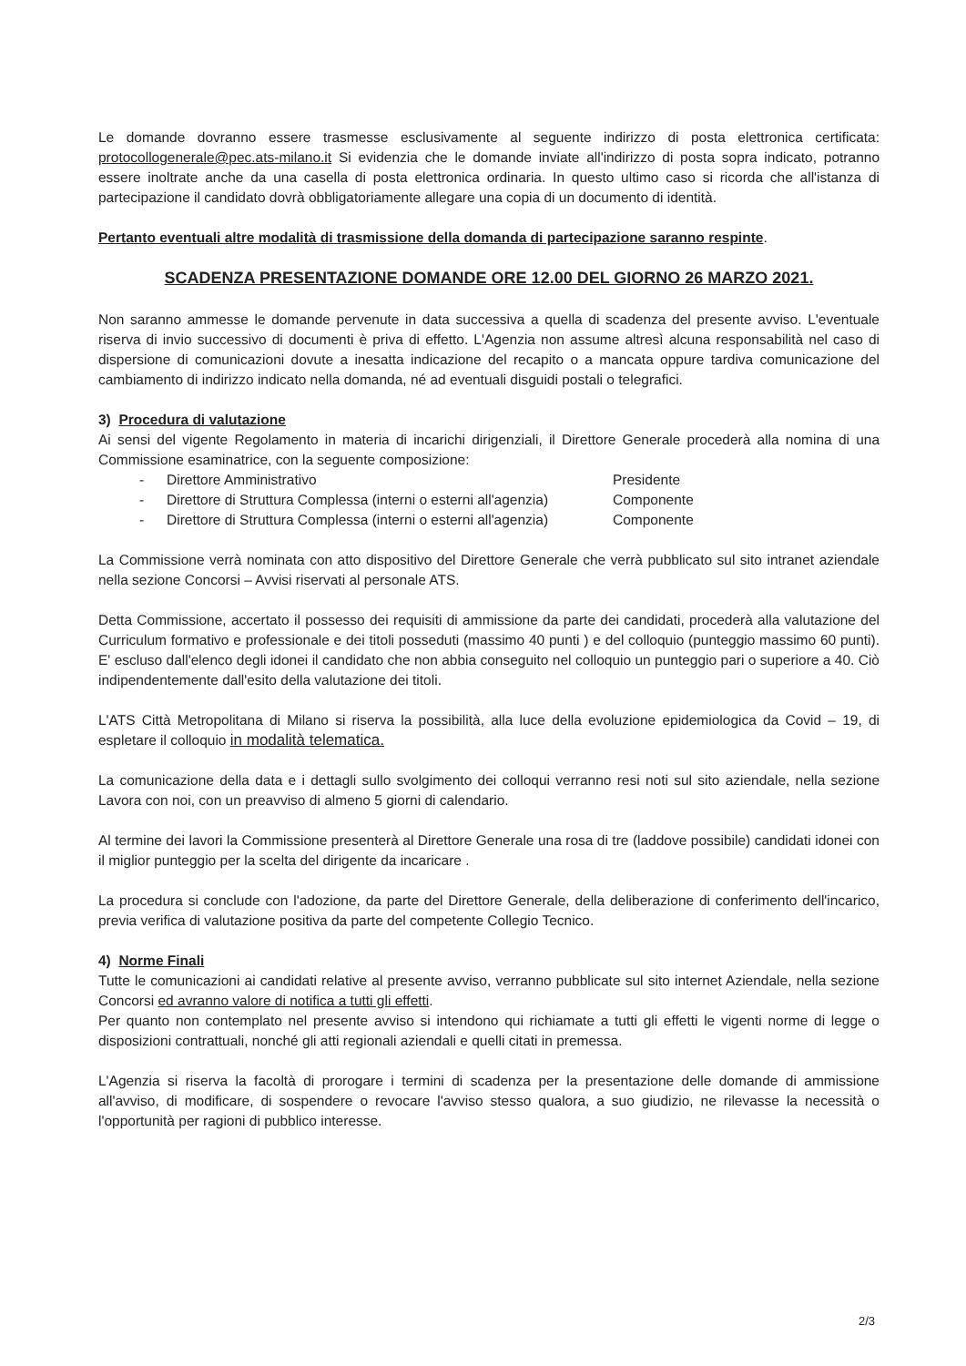Le domande dovranno essere trasmesse esclusivamente al seguente indirizzo di posta elettronica certificata: protocollogenerale@pec.ats-milano.it Si evidenzia che le domande inviate all'indirizzo di posta sopra indicato, potranno essere inoltrate anche da una casella di posta elettronica ordinaria. In questo ultimo caso si ricorda che all'istanza di partecipazione il candidato dovrà obbligatoriamente allegare una copia di un documento di identità.
Pertanto eventuali altre modalità di trasmissione della domanda di partecipazione saranno respinte.
SCADENZA PRESENTAZIONE DOMANDE ORE 12.00 DEL GIORNO 26 MARZO 2021.
Non saranno ammesse le domande pervenute in data successiva a quella di scadenza del presente avviso. L'eventuale riserva di invio successivo di documenti è priva di effetto. L'Agenzia non assume altresì alcuna responsabilità nel caso di dispersione di comunicazioni dovute a inesatta indicazione del recapito o a mancata oppure tardiva comunicazione del cambiamento di indirizzo indicato nella domanda, né ad eventuali disguidi postali o telegrafici.
3) Procedura di valutazione
Ai sensi del vigente Regolamento in materia di incarichi dirigenziali, il Direttore Generale procederà alla nomina di una Commissione esaminatrice, con la seguente composizione:
- Direttore Amministrativo Presidente
- Direttore di Struttura Complessa (interni o esterni all'agenzia) Componente
- Direttore di Struttura Complessa (interni o esterni all'agenzia) Componente
La Commissione verrà nominata con atto dispositivo del Direttore Generale che verrà pubblicato sul sito intranet aziendale nella sezione Concorsi – Avvisi riservati al personale ATS.
Detta Commissione, accertato il possesso dei requisiti di ammissione da parte dei candidati, procederà alla valutazione del Curriculum formativo e professionale e dei titoli posseduti (massimo 40 punti ) e del colloquio (punteggio massimo 60 punti). E' escluso dall'elenco degli idonei il candidato che non abbia conseguito nel colloquio un punteggio pari o superiore a 40. Ciò indipendentemente dall'esito della valutazione dei titoli.
L'ATS Città Metropolitana di Milano si riserva la possibilità, alla luce della evoluzione epidemiologica da Covid – 19, di espletare il colloquio in modalità telematica.
La comunicazione della data e i dettagli sullo svolgimento dei colloqui verranno resi noti sul sito aziendale, nella sezione Lavora con noi, con un preavviso di almeno 5 giorni di calendario.
Al termine dei lavori la Commissione presenterà al Direttore Generale una rosa di tre (laddove possibile) candidati idonei con il miglior punteggio per la scelta del dirigente da incaricare .
La procedura si conclude con l'adozione, da parte del Direttore Generale, della deliberazione di conferimento dell'incarico, previa verifica di valutazione positiva da parte del competente Collegio Tecnico.
4) Norme Finali
Tutte le comunicazioni ai candidati relative al presente avviso, verranno pubblicate sul sito internet Aziendale, nella sezione Concorsi ed avranno valore di notifica a tutti gli effetti.
Per quanto non contemplato nel presente avviso si intendono qui richiamate a tutti gli effetti le vigenti norme di legge o disposizioni contrattuali, nonché gli atti regionali aziendali e quelli citati in premessa.
L'Agenzia si riserva la facoltà di prorogare i termini di scadenza per la presentazione delle domande di ammissione all'avviso, di modificare, di sospendere o revocare l'avviso stesso qualora, a suo giudizio, ne rilevasse la necessità o l'opportunità per ragioni di pubblico interesse.
2/3